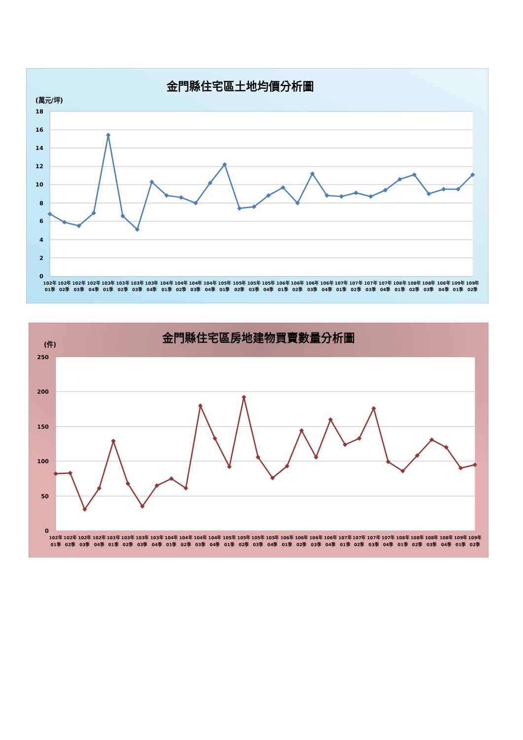金門縣住宅區土地均價分析圖
(萬元/坪)
18
16
14
12
10
8
6
4
2
0
102年 01季
102年 02季
102年 03季
102年 04季
103年 01季
103年 02季
103年 03季
103年 04季
104年 01季
104年 02季
104年 03季
104年 04季
105年 01季
105年 02季
105年 03季
105年 04季
106年 01季
106年 02季
106年 03季
106年 04季
107年 01季
107年 02季
107年 03季
107年 04季
108年 01季
108年 02季
108年 03季
108年 04季
109年 01季
109年 02季
金門縣住宅區房地建物買賣數量分析圖
(件)
250
200
150
100
50
0
102年 01季
102年 02季
102年 03季
102年 04季
103年 01季
103年 02季
103年 03季
103年 04季
104年 01季
104年 02季
104年 03季
104年 04季
105年 01季
105年 02季
105年 03季
105年 04季
106年 01季
106年 02季
106年 03季
106年 04季
107年 01季
107年 02季
107年 03季
107年 04季
108年 01季
108年 02季
108年 03季
108年 04季
109年 01季
109年 02季